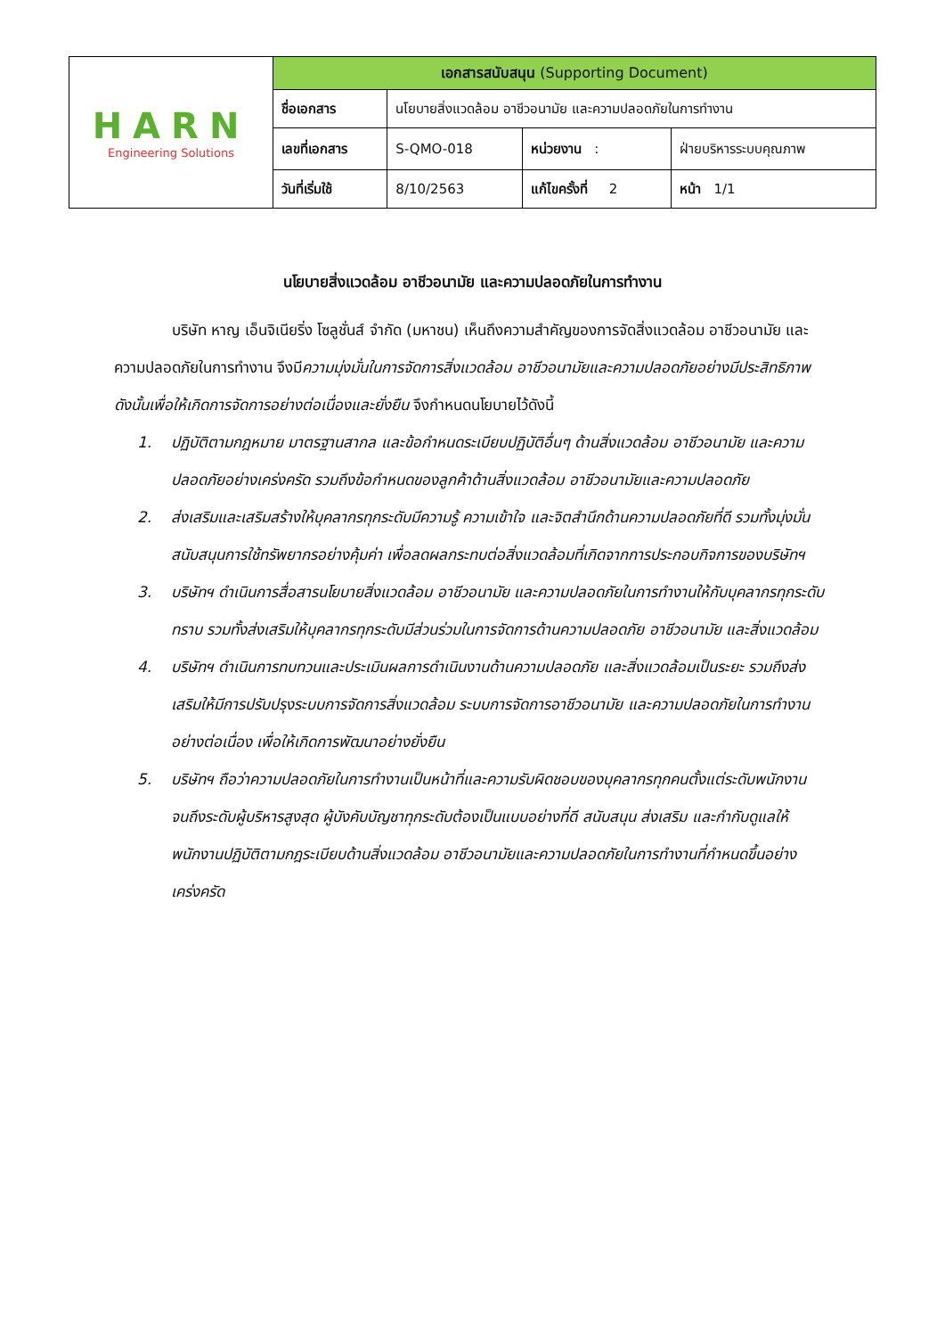| HARN Engineering Solutions | เอกสารสนับสนุน (Supporting Document) | | | |
| | ชื่อเอกสาร | นโยบายสิ่งแวดล้อม อาชีวอนามัย และความปลอดภัยในการทำงาน | | |
| | เลขที่เอกสาร | S-QMO-018 | หน่วยงาน : | ฝ่ายบริหารระบบคุณภาพ |
| | วันที่เริ่มใช้ | 8/10/2563 | แก้ไขครั้งที่ 2 | หน้า 1/1 |
นโยบายสิ่งแวดล้อม อาชีวอนามัย และความปลอดภัยในการทำงาน
บริษัท หาญ เอ็นจิเนียริ่ง โซลูชั่นส์ จำกัด (มหาชน) เห็นถึงความสำคัญของการจัดสิ่งแวดล้อม อาชีวอนามัย และความปลอดภัยในการทำงาน จึงมีความมุ่งมั่นในการจัดการสิ่งแวดล้อม อาชีวอนามัยและความปลอดภัยอย่างมีประสิทธิภาพ ดังนั้นเพื่อให้เกิดการจัดการอย่างต่อเนื่องและยั่งยืน จึงกำหนดนโยบายไว้ดังนี้
1. ปฏิบัติตามกฎหมาย มาตรฐานสากล และข้อกำหนดระเบียบปฏิบัติอื่นๆ ด้านสิ่งแวดล้อม อาชีวอนามัย และความปลอดภัยอย่างเคร่งครัด รวมถึงข้อกำหนดของลูกค้าด้านสิ่งแวดล้อม อาชีวอนามัยและความปลอดภัย
2. ส่งเสริมและเสริมสร้างให้บุคลากรทุกระดับมีความรู้ ความเข้าใจ และจิตสำนึกด้านความปลอดภัยที่ดี รวมทั้งมุ่งมั่นสนับสนุนการใช้ทรัพยากรอย่างคุ้มค่า เพื่อลดผลกระทบต่อสิ่งแวดล้อมที่เกิดจากการประกอบกิจการของบริษัทฯ
3. บริษัทฯ ดำเนินการสื่อสารนโยบายสิ่งแวดล้อม อาชีวอนามัย และความปลอดภัยในการทำงานให้กับบุคลากรทุกระดับทราบ รวมทั้งส่งเสริมให้บุคลากรทุกระดับมีส่วนร่วมในการจัดการด้านความปลอดภัย อาชีวอนามัย และสิ่งแวดล้อม
4. บริษัทฯ ดำเนินการทบทวนและประเมินผลการดำเนินงานด้านความปลอดภัย และสิ่งแวดล้อมเป็นระยะ รวมถึงส่งเสริมให้มีการปรับปรุงระบบการจัดการสิ่งแวดล้อม ระบบการจัดการอาชีวอนามัย และความปลอดภัยในการทำงานอย่างต่อเนื่อง เพื่อให้เกิดการพัฒนาอย่างยั่งยืน
5. บริษัทฯ ถือว่าความปลอดภัยในการทำงานเป็นหน้าที่และความรับผิดชอบของบุคลากรทุกคนตั้งแต่ระดับพนักงานจนถึงระดับผู้บริหารสูงสุด ผู้บังคับบัญชาทุกระดับต้องเป็นแบบอย่างที่ดี สนับสนุน ส่งเสริม และกำกับดูแลให้พนักงานปฏิบัติตามกฎระเบียบด้านสิ่งแวดล้อม อาชีวอนามัยและความปลอดภัยในการทำงานที่กำหนดขึ้นอย่างเคร่งครัด